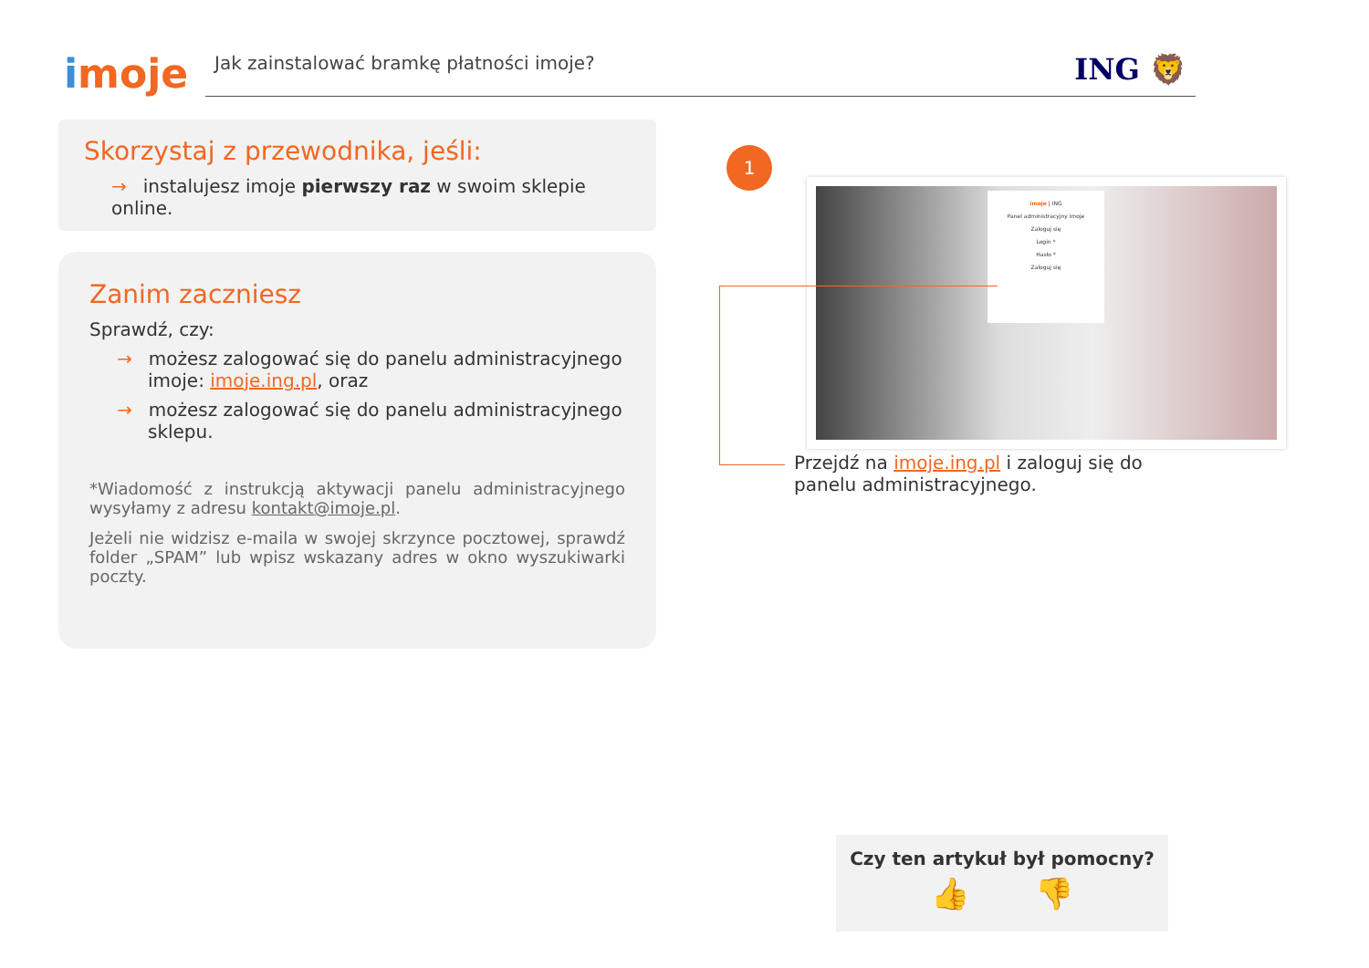imoje
Jak zainstalować bramkę płatności imoje? ING 🦁
Skorzystaj z przewodnika, jeśli:
→ instalujesz imoje pierwszy raz w swoim sklepie online.
Zanim zaczniesz
Sprawdź, czy:
→ możesz zalogować się do panelu administracyjnego imoje: imoje.ing.pl, oraz
→ możesz zalogować się do panelu administracyjnego sklepu.
*Wiadomość z instrukcją aktywacji panelu administracyjnego wysyłamy z adresu kontakt@imoje.pl.
Jeżeli nie widzisz e-maila w swojej skrzynce pocztowej, sprawdź folder „SPAM” lub wpisz wskazany adres w okno wyszukiwarki poczty.
1
imoje | ING
Panel administracyjny imoje
Zaloguj się
Login *
Hasło *
Zaloguj się
Przejdź na imoje.ing.pl i zaloguj się do panelu administracyjnego.
Czy ten artykuł był pomocny?
👍 👎